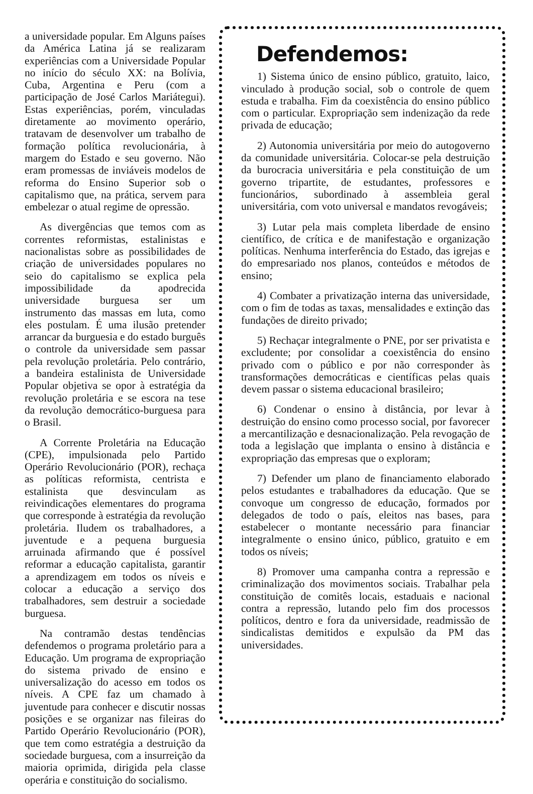a universidade popular. Em Alguns países da América Latina já se realizaram experiências com a Universidade Popular no início do século XX: na Bolívia, Cuba, Argentina e Peru (com a participação de José Carlos Mariátegui). Estas experiências, porém, vinculadas diretamente ao movimento operário, tratavam de desenvolver um trabalho de formação política revolucionária, à margem do Estado e seu governo. Não eram promessas de inviáveis modelos de reforma do Ensino Superior sob o capitalismo que, na prática, servem para embelezar o atual regime de opressão.
As divergências que temos com as correntes reformistas, estalinistas e nacionalistas sobre as possibilidades de criação de universidades populares no seio do capitalismo se explica pela impossibilidade da apodrecida universidade burguesa ser um instrumento das massas em luta, como eles postulam. É uma ilusão pretender arrancar da burguesia e do estado burguês o controle da universidade sem passar pela revolução proletária. Pelo contrário, a bandeira estalinista de Universidade Popular objetiva se opor à estratégia da revolução proletária e se escora na tese da revolução democrático-burguesa para o Brasil.
A Corrente Proletária na Educação (CPE), impulsionada pelo Partido Operário Revolucionário (POR), rechaça as políticas reformista, centrista e estalinista que desvinculam as reivindicações elementares do programa que corresponde à estratégia da revolução proletária. Iludem os trabalhadores, a juventude e a pequena burguesia arruinada afirmando que é possível reformar a educação capitalista, garantir a aprendizagem em todos os níveis e colocar a educação a serviço dos trabalhadores, sem destruir a sociedade burguesa.
Na contramão destas tendências defendemos o programa proletário para a Educação. Um programa de expropriação do sistema privado de ensino e universalização do acesso em todos os níveis. A CPE faz um chamado à juventude para conhecer e discutir nossas posições e se organizar nas fileiras do Partido Operário Revolucionário (POR), que tem como estratégia a destruição da sociedade burguesa, com a insurreição da maioria oprimida, dirigida pela classe operária e constituição do socialismo.
Defendemos:
1) Sistema único de ensino público, gratuito, laico, vinculado à produção social, sob o controle de quem estuda e trabalha. Fim da coexistência do ensino público com o particular. Expropriação sem indenização da rede privada de educação;
2) Autonomia universitária por meio do autogoverno da comunidade universitária. Colocar-se pela destruição da burocracia universitária e pela constituição de um governo tripartite, de estudantes, professores e funcionários, subordinado à assembleia geral universitária, com voto universal e mandatos revogáveis;
3) Lutar pela mais completa liberdade de ensino científico, de crítica e de manifestação e organização políticas. Nenhuma interferência do Estado, das igrejas e do empresariado nos planos, conteúdos e métodos de ensino;
4) Combater a privatização interna das universidade, com o fim de todas as taxas, mensalidades e extinção das fundações de direito privado;
5) Rechaçar integralmente o PNE, por ser privatista e excludente; por consolidar a coexistência do ensino privado com o público e por não corresponder às transformações democráticas e científicas pelas quais devem passar o sistema educacional brasileiro;
6) Condenar o ensino à distância, por levar à destruição do ensino como processo social, por favorecer a mercantilização e desnacionalização. Pela revogação de toda a legislação que implanta o ensino à distância e expropriação das empresas que o exploram;
7) Defender um plano de financiamento elaborado pelos estudantes e trabalhadores da educação. Que se convoque um congresso de educação, formados por delegados de todo o país, eleitos nas bases, para estabelecer o montante necessário para financiar integralmente o ensino único, público, gratuito e em todos os níveis;
8) Promover uma campanha contra a repressão e criminalização dos movimentos sociais. Trabalhar pela constituição de comitês locais, estaduais e nacional contra a repressão, lutando pelo fim dos processos políticos, dentro e fora da universidade, readmissão de sindicalistas demitidos e expulsão da PM das universidades.